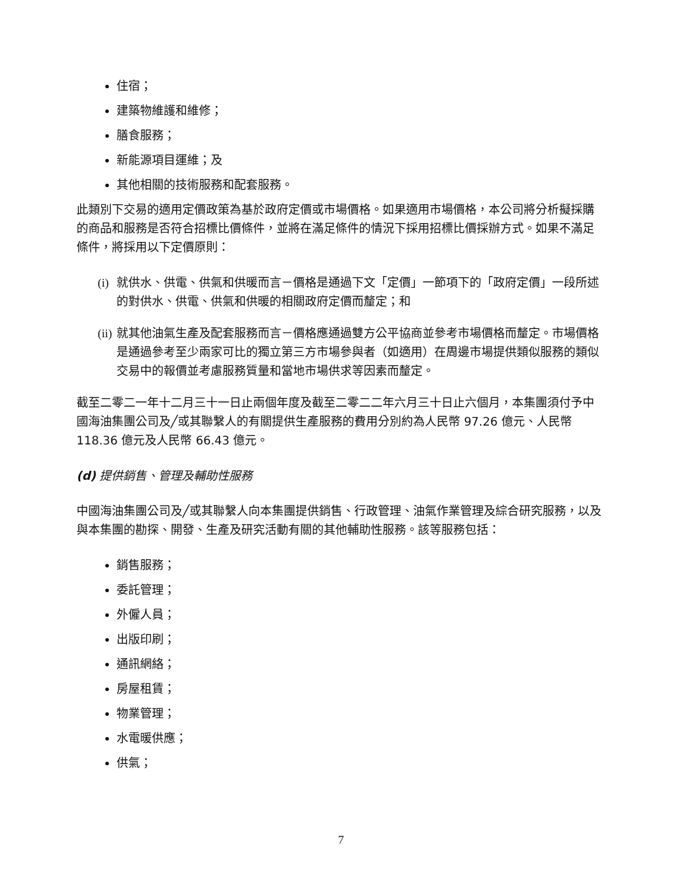住宿；
建築物維護和維修；
膳食服務；
新能源項目運維；及
其他相關的技術服務和配套服務。
此類別下交易的適用定價政策為基於政府定價或市場價格。如果適用市場價格，本公司將分析擬採購的商品和服務是否符合招標比價條件，並將在滿足條件的情況下採用招標比價採辦方式。如果不滿足條件，將採用以下定價原則：
(i) 就供水、供電、供氣和供暖而言－價格是通過下文「定價」一節項下的「政府定價」一段所述的對供水、供電、供氣和供暖的相關政府定價而釐定；和
(ii) 就其他油氣生產及配套服務而言－價格應通過雙方公平協商並參考市場價格而釐定。市場價格是通過參考至少兩家可比的獨立第三方市場參與者（如適用）在周邊市場提供類似服務的類似交易中的報價並考慮服務質量和當地市場供求等因素而釐定。
截至二零二一年十二月三十一日止兩個年度及截至二零二二年六月三十日止六個月，本集團須付予中國海油集團公司及╱或其聯繫人的有關提供生產服務的費用分別約為人民幣 97.26 億元、人民幣 118.36 億元及人民幣 66.43 億元。
(d) 提供銷售、管理及輔助性服務
中國海油集團公司及╱或其聯繫人向本集團提供銷售、行政管理、油氣作業管理及綜合研究服務，以及與本集團的勘探、開發、生產及研究活動有關的其他輔助性服務。該等服務包括：
銷售服務；
委託管理；
外僱人員；
出版印刷；
通訊網絡；
房屋租賃；
物業管理；
水電暖供應；
供氣；
7